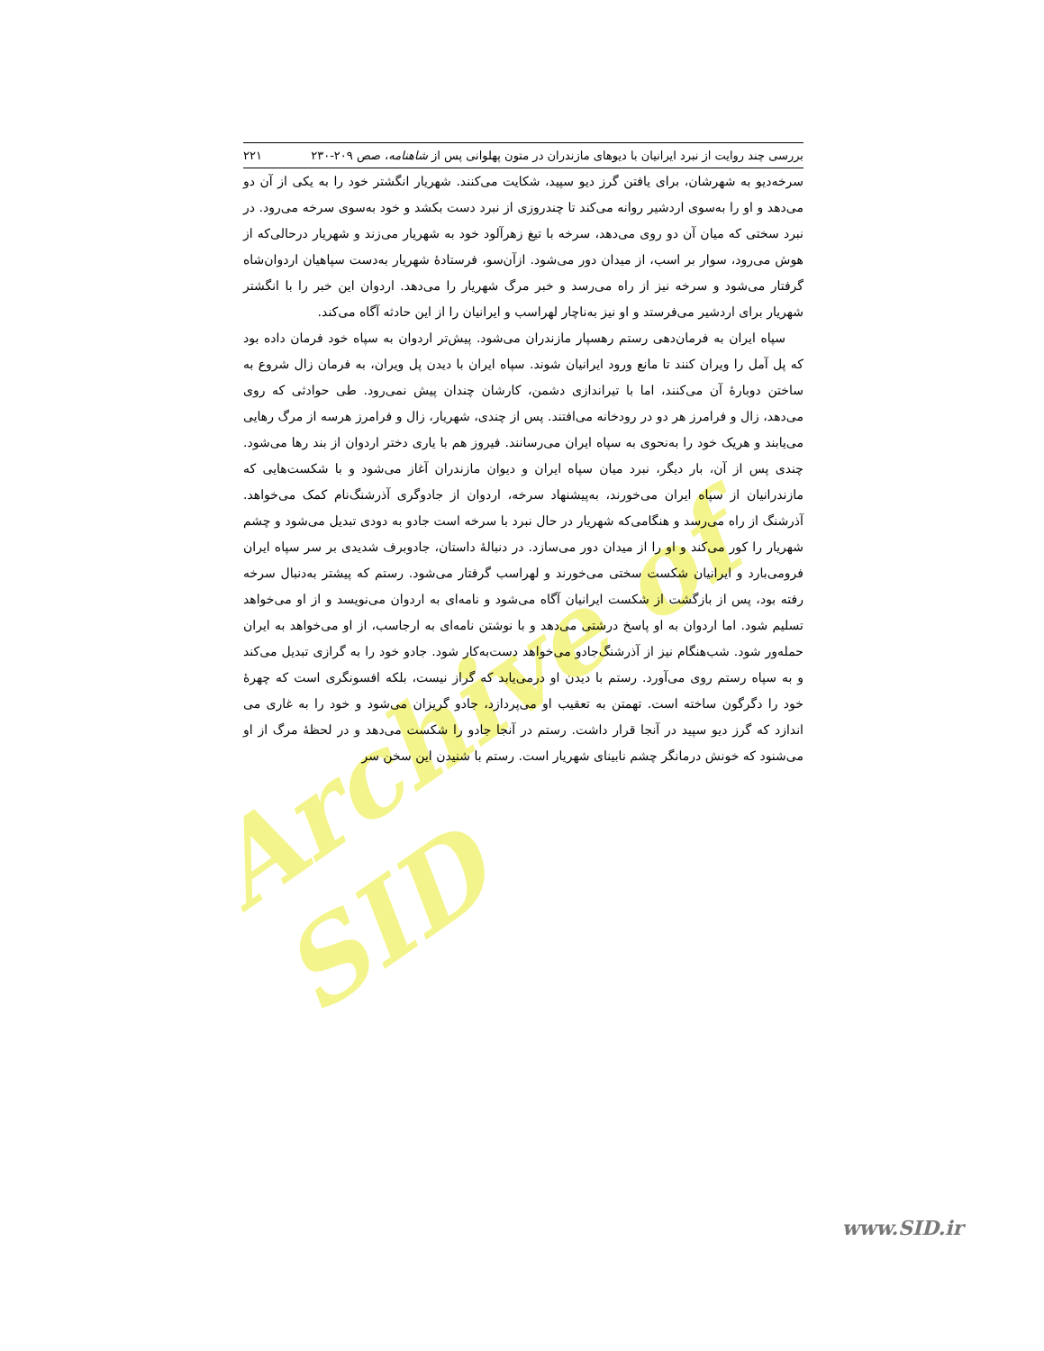Archive of SID
بررسی چند روایت از نبرد ایرانیان با دیوهای مازندران در متون پهلوانی پس از شاهنامه، صص ۲۰۹-۲۳۰ ۲۲۱
سرخه‌دیو به شهرشان، برای یافتن گرز دیو سپید، شکایت می‌کنند. شهریار انگشتر خود را به یکی از آن دو می‌دهد و او را به‌سوی اردشیر روانه می‌کند تا چندروزی از نبرد دست بکشد و خود به‌سوی سرخه می‌رود. در نبرد سختی که میان آن دو روی می‌دهد، سرخه با تیغ زهرآلود خود به شهریار می‌زند و شهریار درحالی‌که از هوش می‌رود، سوار بر اسب، از میدان دور می‌شود. ازآن‌سو، فرستادهٔ شهریار به‌دست سپاهیان اردوان‌شاه گرفتار می‌شود و سرخه نیز از راه می‌رسد و خبر مرگ شهریار را می‌دهد. اردوان این خبر را با انگشتر شهریار برای اردشیر می‌فرستد و او نیز به‌ناچار لهراسب و ایرانیان را از این حادثه آگاه می‌کند.
سپاه ایران به فرمان‌دهی رستم رهسپار مازندران می‌شود. پیش‌تر اردوان به سپاه خود فرمان داده بود که پل آمل را ویران کنند تا مانع ورود ایرانیان شوند. سپاه ایران با دیدن پل ویران، به فرمان زال شروع به ساختن دوبارهٔ آن می‌کنند، اما با تیراندازی دشمن، کارشان چندان پیش نمی‌رود. طی حوادثی که روی می‌دهد، زال و فرامرز هر دو در رودخانه می‌افتند. پس از چندی، شهریار، زال و فرامرز هرسه از مرگ رهایی می‌یابند و هریک خود را به‌نحوی به سپاه ایران می‌رسانند. فیروز هم با یاری دختر اردوان از بند رها می‌شود. چندی پس از آن، بار دیگر، نبرد میان سپاه ایران و دیوان مازندران آغاز می‌شود و با شکست‌هایی که مازندرانیان از سپاه ایران می‌خورند، به‌پیشنهاد سرخه، اردوان از جادوگری آذرشنگ‌نام کمک می‌خواهد. آذرشنگ از راه می‌رسد و هنگامی‌که شهریار در حال نبرد با سرخه است جادو به دودی تبدیل می‌شود و چشم شهریار را کور می‌کند و او را از میدان دور می‌سازد. در دنبالهٔ داستان، جادوبرف شدیدی بر سر سپاه ایران فرومی‌بارد و ایرانیان شکست سختی می‌خورند و لهراسب گرفتار می‌شود. رستم که پیشتر به‌دنبال سرخه رفته بود، پس از بازگشت از شکست ایرانیان آگاه می‌شود و نامه‌ای به اردوان می‌نویسد و از او می‌خواهد تسلیم شود. اما اردوان به او پاسخ درشتی می‌دهد و با نوشتن نامه‌ای به ارجاسب، از او می‌خواهد به ایران حمله‌ور شود. شب‌هنگام نیز از آذرشنگ‌جادو می‌خواهد دست‌به‌کار شود. جادو خود را به گرازی تبدیل می‌کند و به سپاه رستم روی می‌آورد. رستم با دیدن او درمی‌یابد که گراز نیست، بلکه افسونگری است که چهرهٔ خود را دگرگون ساخته است. تهمتن به تعقیب او می‌پردازد، جادو گریزان می‌شود و خود را به غاری می اندازد که گرز دیو سپید در آنجا قرار داشت. رستم در آنجا جادو را شکست می‌دهد و در لحظهٔ مرگ از او می‌شنود که خونش درمانگر چشم نابینای شهریار است. رستم با شنیدن این سخن سر
www.SID.ir